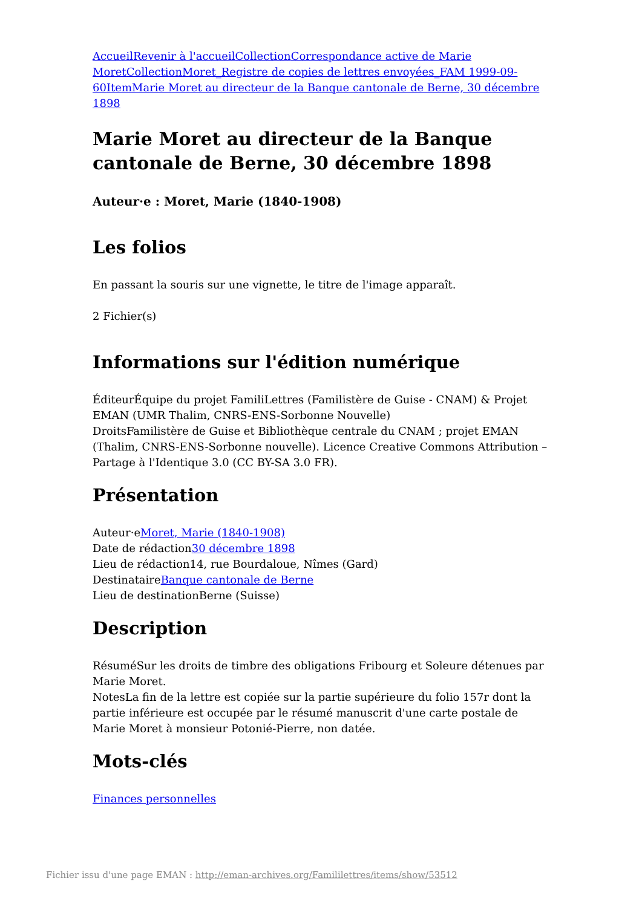Accueil Revenir à l'accueil Collection Correspondance active de Marie Moret Collection Moret_Registre de copies de lettres envoyées_FAM 1999-09-60 Item Marie Moret au directeur de la Banque cantonale de Berne, 30 décembre 1898
Marie Moret au directeur de la Banque cantonale de Berne, 30 décembre 1898
Auteur·e : Moret, Marie (1840-1908)
Les folios
En passant la souris sur une vignette, le titre de l'image apparaît.
2 Fichier(s)
Informations sur l'édition numérique
ÉditeurÉquipe du projet FamiliLettres (Familistère de Guise - CNAM) & Projet EMAN (UMR Thalim, CNRS-ENS-Sorbonne Nouvelle)
DroitsFamilistère de Guise et Bibliothèque centrale du CNAM ; projet EMAN (Thalim, CNRS-ENS-Sorbonne nouvelle). Licence Creative Commons Attribution – Partage à l'Identique 3.0 (CC BY-SA 3.0 FR).
Présentation
Auteur·eMoret, Marie (1840-1908)
Date de rédaction30 décembre 1898
Lieu de rédaction14, rue Bourdaloue, Nîmes (Gard)
DestinataireBanque cantonale de Berne
Lieu de destinationBerne (Suisse)
Description
RésuméSur les droits de timbre des obligations Fribourg et Soleure détenues par Marie Moret.
NotesLa fin de la lettre est copiée sur la partie supérieure du folio 157r dont la partie inférieure est occupée par le résumé manuscrit d'une carte postale de Marie Moret à monsieur Potonié-Pierre, non datée.
Mots-clés
Finances personnelles
Fichier issu d'une page EMAN : http://eman-archives.org/Famililettres/items/show/53512